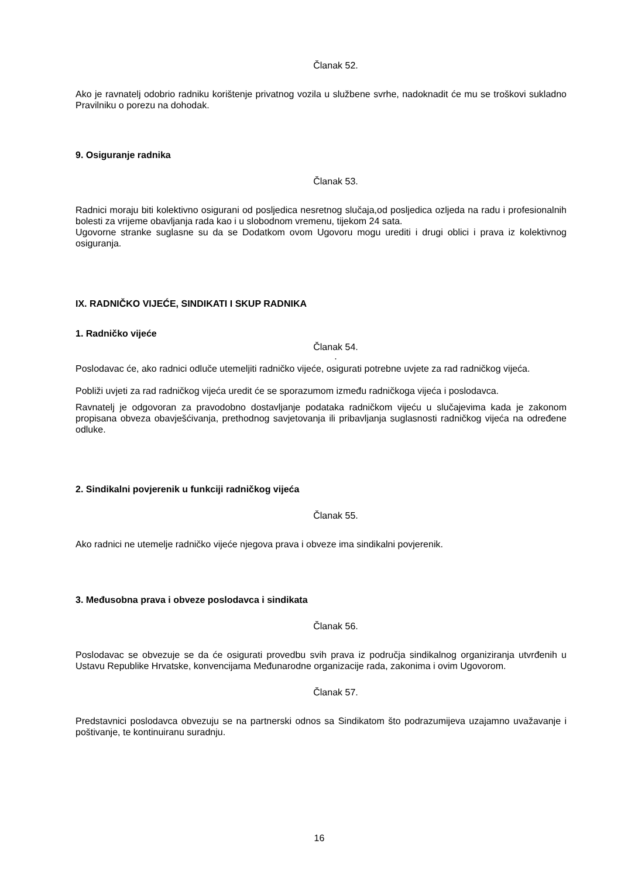Članak 52.
Ako je ravnatelj odobrio radniku korištenje privatnog vozila u službene svrhe, nadoknadit će mu se troškovi sukladno Pravilniku o porezu na dohodak.
9. Osiguranje radnika
Članak 53.
Radnici moraju biti kolektivno osigurani od posljedica nesretnog slučaja,od posljedica ozljeda na radu i profesionalnih bolesti za vrijeme obavljanja rada kao i u slobodnom vremenu, tijekom 24 sata.
Ugovorne stranke suglasne su da se Dodatkom ovom Ugovoru mogu urediti i drugi oblici i prava iz kolektivnog osiguranja.
IX. RADNIČKO VIJEĆE, SINDIKATI I SKUP RADNIKA
1. Radničko vijeće
Članak 54.
.
Poslodavac će, ako radnici odluče utemeljiti radničko vijeće, osigurati potrebne uvjete za rad radničkog vijeća.
Pobliži uvjeti za rad radničkog vijeća uredit će se sporazumom između radničkoga vijeća i poslodavca.
Ravnatelj je odgovoran za pravodobno dostavljanje podataka radničkom vijeću u slučajevima kada je zakonom propisana obveza obavješćivanja, prethodnog savjetovanja ili pribavljanja suglasnosti radničkog vijeća na određene odluke.
2. Sindikalni povjerenik u funkciji radničkog vijeća
Članak 55.
Ako radnici ne utemelje radničko vijeće njegova prava i obveze ima sindikalni povjerenik.
3. Međusobna prava i obveze poslodavca i sindikata
Članak 56.
Poslodavac se obvezuje se da će osigurati provedbu svih prava iz područja sindikalnog organiziranja utvrđenih u Ustavu Republike Hrvatske, konvencijama Međunarodne organizacije rada, zakonima i ovim Ugovorom.
Članak 57.
Predstavnici poslodavca obvezuju se na partnerski odnos sa Sindikatom što podrazumijeva uzajamno uvažavanje i poštivanje, te kontinuiranu suradnju.
16